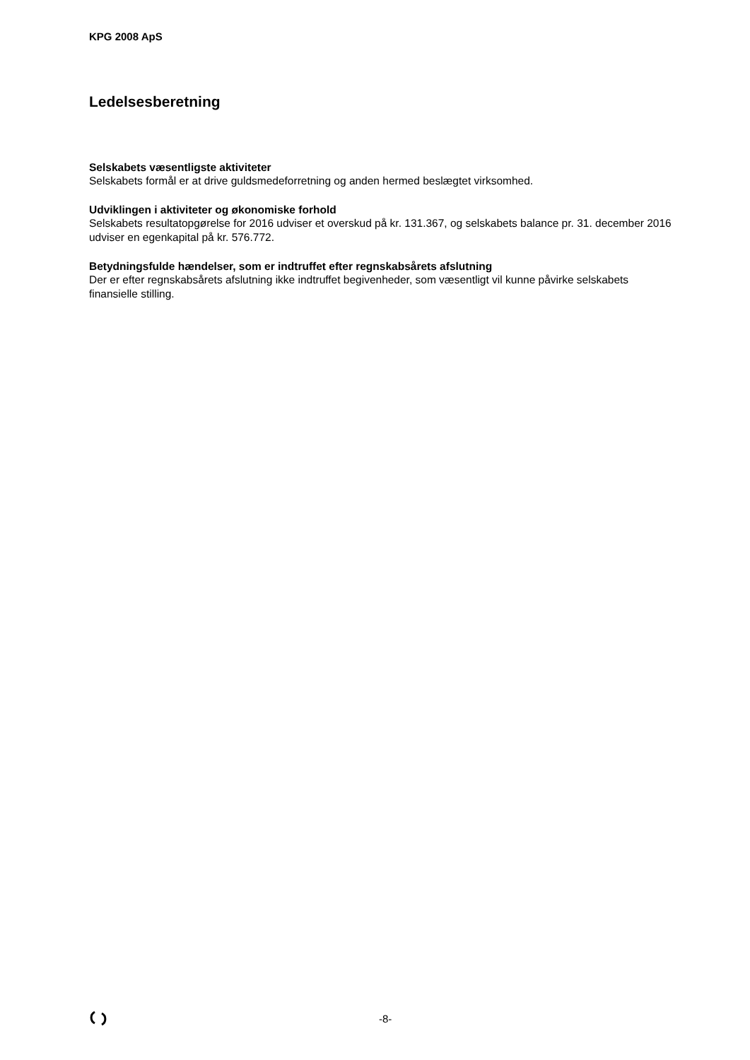KPG 2008 ApS
Ledelsesberetning
Selskabets væsentligste aktiviteter
Selskabets formål er at drive guldsmedeforretning og anden hermed beslægtet virksomhed.
Udviklingen i aktiviteter og økonomiske forhold
Selskabets resultatopgørelse for 2016 udviser et overskud på kr. 131.367, og selskabets balance pr. 31. december 2016 udviser en egenkapital på kr. 576.772.
Betydningsfulde hændelser, som er indtruffet efter regnskabsårets afslutning
Der er efter regnskabsårets afslutning ikke indtruffet begivenheder, som væsentligt vil kunne påvirke selskabets finansielle stilling.
-8-